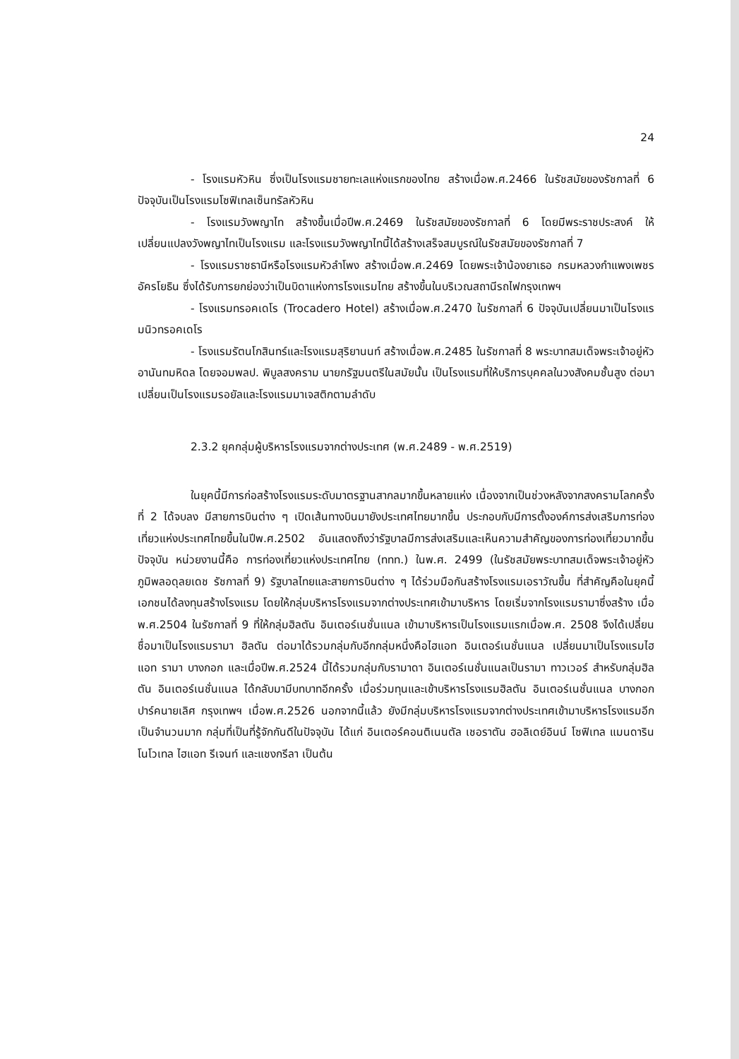24
- โรงแรมหัวหิน ซึ่งเป็นโรงแรมชายทะเลแห่งแรกของไทย สร้างเมื่อพ.ศ.2466 ในรัชสมัยของรัชกาลที่ 6 ปัจจุบันเป็นโรงแรมโซฟิเทลเซ็นทรัลหัวหิน
- โรงแรมวังพญาไท สร้างขึ้นเมื่อปีพ.ศ.2469 ในรัชสมัยของรัชกาลที่ 6 โดยมีพระราชประสงค์ ให้เปลี่ยนแปลงวังพญาไทเป็นโรงแรม และโรงแรมวังพญาไทนี้ได้สร้างเสร็จสมบูรณ์ในรัชสมัยของรัชกาลที่ 7
- โรงแรมราชธานีหรือโรงแรมหัวลำโพง สร้างเมื่อพ.ศ.2469 โดยพระเจ้าน้องยาเธอ กรมหลวงกำแพงเพชรอัครโยธิน ซึ่งได้รับการยกย่องว่าเป็นบิดาแห่งการโรงแรมไทย สร้างขึ้นในบริเวณสถานีรถไฟกรุงเทพฯ
- โรงแรมทรอคเดโร (Trocadero Hotel) สร้างเมื่อพ.ศ.2470 ในรัชกาลที่ 6 ปัจจุบันเปลี่ยนมาเป็นโรงแรมนิวทรอคเดโร
- โรงแรมรัตนโกสินทร์และโรงแรมสุริยานนท์ สร้างเมื่อพ.ศ.2485 ในรัชกาลที่ 8 พระบาทสมเด็จพระเจ้าอยู่หัวอานันทมหิดล โดยจอมพลป. พิบูลสงคราม นายกรัฐมนตรีในสมัยนั้น เป็นโรงแรมที่ให้บริการบุคคลในวงสังคมชั้นสูง ต่อมาเปลี่ยนเป็นโรงแรมรอยัลและโรงแรมมาเจสติกตามลำดับ
2.3.2 ยุคกลุ่มผู้บริหารโรงแรมจากต่างประเทศ (พ.ศ.2489 - พ.ศ.2519)
ในยุคนี้มีการก่อสร้างโรงแรมระดับมาตรฐานสากลมากขึ้นหลายแห่ง เนื่องจากเป็นช่วงหลังจากสงครามโลกครั้งที่ 2 ได้จบลง มีสายการบินต่าง ๆ เปิดเส้นทางบินมายังประเทศไทยมากขึ้น ประกอบกับมีการตั้งองค์การส่งเสริมการท่องเที่ยวแห่งประเทศไทยขึ้นในปีพ.ศ.2502 อันแสดงถึงว่ารัฐบาลมีการส่งเสริมและเห็นความสำคัญของการท่องเที่ยวมากขึ้น ปัจจุบัน หน่วยงานนี้คือ การท่องเที่ยวแห่งประเทศไทย (ททท.) ในพ.ศ. 2499 (ในรัชสมัยพระบาทสมเด็จพระเจ้าอยู่หัวภูมิพลอดุลยเดช รัชกาลที่ 9) รัฐบาลไทยและสายการบินต่าง ๆ ได้ร่วมมือกันสร้างโรงแรมเอราวัณขึ้น ที่สำคัญคือในยุคนี้เอกชนได้ลงทุนสร้างโรงแรม โดยให้กลุ่มบริหารโรงแรมจากต่างประเทศเข้ามาบริหาร โดยเริ่มจากโรงแรมรามาซึ่งสร้าง เมื่อพ.ศ.2504 ในรัชกาลที่ 9 ที่ให้กลุ่มฮิลตัน อินเตอร์เนชั่นแนล เข้ามาบริหารเป็นโรงแรมแรกเมื่อพ.ศ. 2508 จึงได้เปลี่ยนชื่อมาเป็นโรงแรมรามา ฮิลตัน ต่อมาได้รวมกลุ่มกับอีกกลุ่มหนึ่งคือไฮแอท อินเตอร์เนชั่นแนล เปลี่ยนมาเป็นโรงแรมไฮแอท รามา บางกอก และเมื่อปีพ.ศ.2524 นี้ได้รวมกลุ่มกับรามาดา อินเตอร์เนชั่นแนลเป็นรามา ทาวเวอร์ สำหรับกลุ่มฮิลตัน อินเตอร์เนชั่นแนล ได้กลับมามีบทบาทอีกครั้ง เมื่อร่วมทุนและเข้าบริหารโรงแรมฮิลตัน อินเตอร์เนชั่นแนล บางกอก ปาร์คนายเลิศ กรุงเทพฯ เมื่อพ.ศ.2526 นอกจากนี้แล้ว ยังมีกลุ่มบริหารโรงแรมจากต่างประเทศเข้ามาบริหารโรงแรมอีกเป็นจำนวนมาก กลุ่มที่เป็นที่รู้จักกันดีในปัจจุบัน ได้แก่ อินเตอร์คอนติเนนตัล เชอราตัน ฮอลิเดย์อินน์ โซฟิเทล แมนดาริน โนโวเทล ไฮแอท รีเจนท์ และแชงกรีลา เป็นต้น